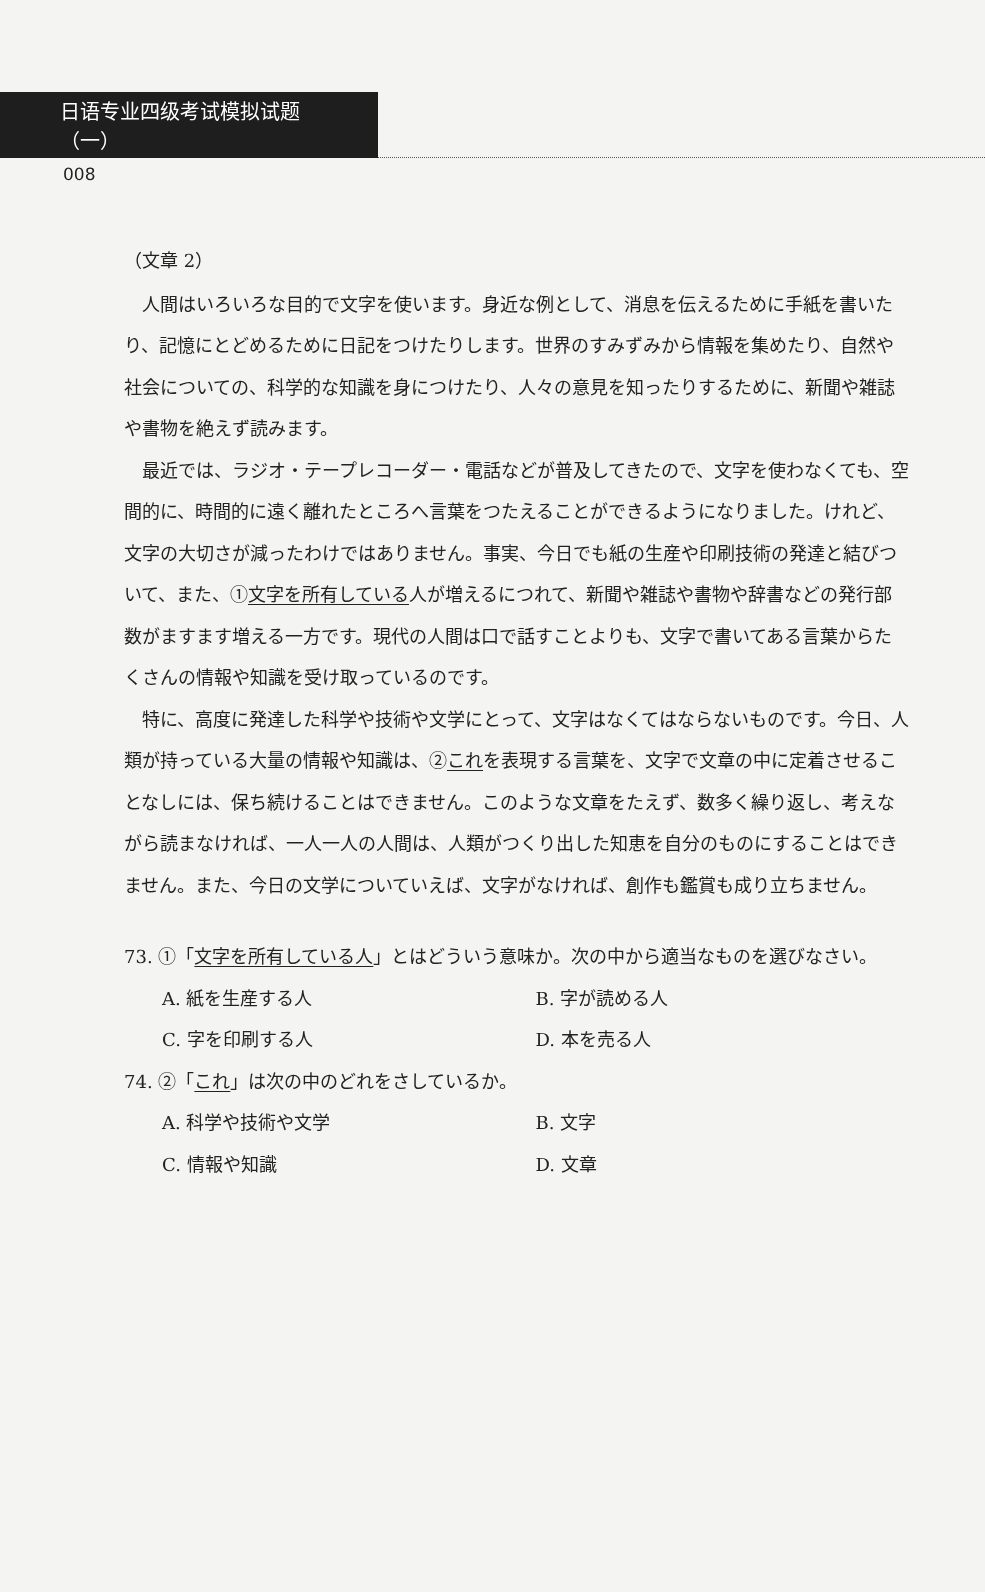日语专业四级考试模拟试题（一）
008
（文章 2）
人間はいろいろな目的で文字を使います。身近な例として、消息を伝えるために手紙を書いたり、記憶にとどめるために日記をつけたりします。世界のすみずみから情報を集めたり、自然や社会についての、科学的な知識を身につけたり、人々の意見を知ったりするために、新聞や雑誌や書物を絶えず読みます。
最近では、ラジオ・テープレコーダー・電話などが普及してきたので、文字を使わなくても、空間的に、時間的に遠く離れたところへ言葉をつたえることができるようになりました。けれど、文字の大切さが減ったわけではありません。事実、今日でも紙の生産や印刷技術の発達と結びついて、また、①文字を所有している人が増えるにつれて、新聞や雑誌や書物や辞書などの発行部数がますます増える一方です。現代の人間は口で話すことよりも、文字で書いてある言葉からたくさんの情報や知識を受け取っているのです。
特に、高度に発達した科学や技術や文学にとって、文字はなくてはならないものです。今日、人類が持っている大量の情報や知識は、②これを表現する言葉を、文字で文章の中に定着させることなしには、保ち続けることはできません。このような文章をたえず、数多く繰り返し、考えながら読まなければ、一人一人の人間は、人類がつくり出した知恵を自分のものにすることはできません。また、今日の文学についていえば、文字がなければ、創作も鑑賞も成り立ちません。
73. ①「文字を所有している人」とはどういう意味か。次の中から適当なものを選びなさい。
A. 紙を生産する人 B. 字が読める人
C. 字を印刷する人 D. 本を売る人
74. ②「これ」は次の中のどれをさしているか。
A. 科学や技術や文学 B. 文字
C. 情報や知識 D. 文章